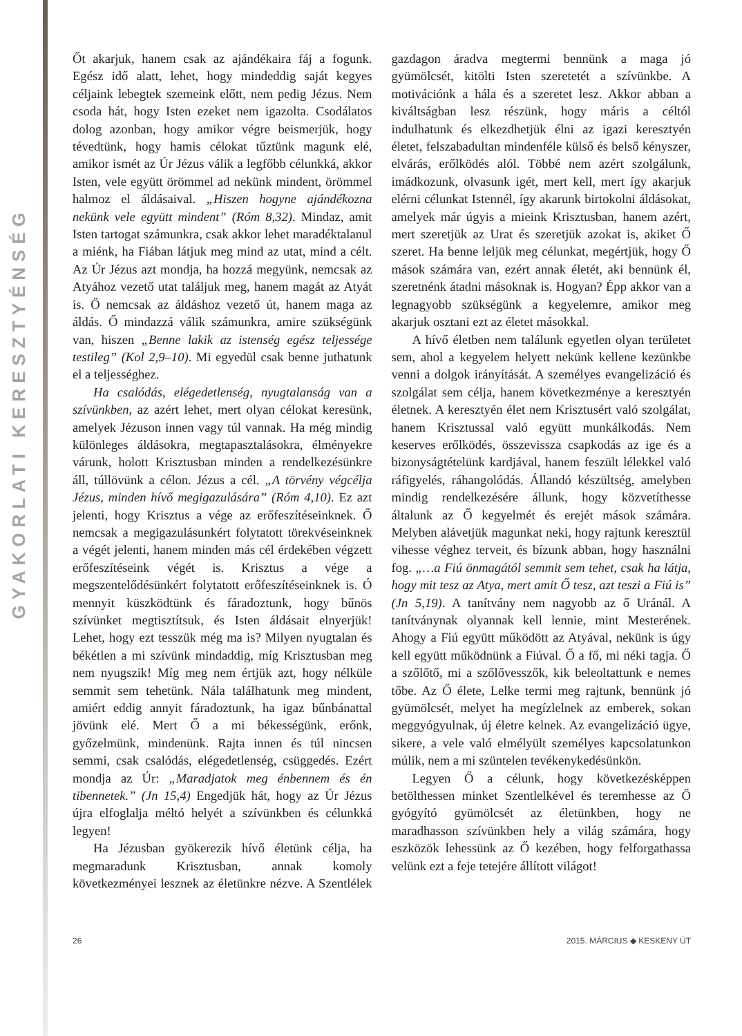GYAKORLATI KERESZTYÉNSÉG
Őt akarjuk, hanem csak az ajándékaira fáj a fogunk. Egész idő alatt, lehet, hogy mindeddig saját kegyes céljaink lebegtek szemeink előtt, nem pedig Jézus. Nem csoda hát, hogy Isten ezeket nem igazolta. Csodálatos dolog azonban, hogy amikor végre beismerjük, hogy tévedtünk, hogy hamis célokat tűztünk magunk elé, amikor ismét az Úr Jézus válik a legfőbb célunkká, akkor Isten, vele együtt örömmel ad nekünk mindent, örömmel halmoz el áldásaival. „Hiszen hogyne ajándékozna nekünk vele együtt mindent” (Róm 8,32). Mindaz, amit Isten tartogat számunkra, csak akkor lehet maradéktalanul a miénk, ha Fiában látjuk meg mind az utat, mind a célt. Az Úr Jézus azt mondja, ha hozzá megyünk, nemcsak az Atyához vezető utat találjuk meg, hanem magát az Atyát is. Ő nemcsak az áldáshoz vezető út, hanem maga az áldás. Ő mindazzá válik számunkra, amire szükségünk van, hiszen „Benne lakik az istenség egész teljessége testileg” (Kol 2,9–10). Mi egyedül csak benne juthatunk el a teljességhez.
Ha csalódás, elégedetlenség, nyugtalanság van a szívünkben, az azért lehet, mert olyan célokat keresünk, amelyek Jézuson innen vagy túl vannak. Ha még mindig különleges áldásokra, megtapasztalásokra, élményekre várunk, holott Krisztusban minden a rendelkezésünkre áll, túllövünk a célon. Jézus a cél. „A törvény végcélja Jézus, minden hívő megigazulására” (Róm 4,10). Ez azt jelenti, hogy Krisztus a vége az erőfeszítéseinknek. Ő nemcsak a megigazulásunkért folytatott törekvéseinknek a végét jelenti, hanem minden más cél érdekében végzett erőfeszítéseink végét is. Krisztus a vége a megszentelődésünkért folytatott erőfeszítéseinknek is. Ó mennyit küszködtünk és fáradoztunk, hogy bűnös szívünket megtisztítsuk, és Isten áldásait elnyerjük! Lehet, hogy ezt tesszük még ma is? Milyen nyugtalan és békétlen a mi szívünk mindaddig, míg Krisztusban meg nem nyugszik! Míg meg nem értjük azt, hogy nélküle semmit sem tehetünk. Nála találhatunk meg mindent, amiért eddig annyit fáradoztunk, ha igaz bűnbánattal jövünk elé. Mert Ő a mi békességünk, erőnk, győzelmünk, mindenünk. Rajta innen és túl nincsen semmi, csak csalódás, elégedetlenség, csüggedés. Ezért mondja az Úr: „Maradjatok meg énbennem és én tibennetek.” (Jn 15,4) Engedjük hát, hogy az Úr Jézus újra elfoglalja méltó helyét a szívünkben és célunkká legyen!
Ha Jézusban gyökerezik hívő életünk célja, ha megmaradunk Krisztusban, annak komoly következményei lesznek az életünkre nézve. A Szentlélek gazdagon áradva megtermi bennünk a maga jó gyümölcsét, kitölti Isten szeretetét a szívünkbe. A motivációnk a hála és a szeretet lesz. Akkor abban a kiváltságban lesz részünk, hogy máris a céltól indulhatunk és elkezdhetjük élni az igazi keresztyén életet, felszabadultan mindenféle külső és belső kényszer, elvárás, erőlködés alól. Többé nem azért szolgálunk, imádkozunk, olvasunk igét, mert kell, mert így akarjuk elérni célunkat Istennél, így akarunk birtokolni áldásokat, amelyek már úgyis a mieink Krisztusban, hanem azért, mert szeretjük az Urat és szeretjük azokat is, akiket Ő szeret. Ha benne leljük meg célunkat, megértjük, hogy Ő mások számára van, ezért annak életét, aki bennünk él, szeretnénk átadni másoknak is. Hogyan? Épp akkor van a legnagyobb szükségünk a kegyelemre, amikor meg akarjuk osztani ezt az életet másokkal.
A hívő életben nem találunk egyetlen olyan területet sem, ahol a kegyelem helyett nekünk kellene kezünkbe venni a dolgok irányítását. A személyes evangelizáció és szolgálat sem célja, hanem következménye a keresztyén életnek. A keresztyén élet nem Krisztusért való szolgálat, hanem Krisztussal való együtt munkálkodás. Nem keserves erőlködés, összevissza csapkodás az ige és a bizonyságtételünk kardjával, hanem feszült lélekkel való ráfigyelés, ráhangolódás. Állandó készültség, amelyben mindig rendelkezésére állunk, hogy közvetíthesse általunk az Ő kegyelmét és erejét mások számára. Melyben alávetjük magunkat neki, hogy rajtunk keresztül vihesse véghez terveit, és bízunk abban, hogy használni fog. „…a Fiú önmagától semmit sem tehet, csak ha látja, hogy mit tesz az Atya, mert amit Ő tesz, azt teszi a Fiú is” (Jn 5,19). A tanítvány nem nagyobb az ő Uránál. A tanítványnak olyannak kell lennie, mint Mesterének. Ahogy a Fiú együtt működött az Atyával, nekünk is úgy kell együtt működnünk a Fiúval. Ő a fő, mi néki tagja. Ő a szőlőtő, mi a szőlővesszők, kik beleoltattunk e nemes tőbe. Az Ő élete, Lelke termi meg rajtunk, bennünk jó gyümölcsét, melyet ha megízlelnek az emberek, sokan meggyógyulnak, új életre kelnek. Az evangelizáció ügye, sikere, a vele való elmélyült személyes kapcsolatunkon múlik, nem a mi szüntelen tevékenykedésünkön.
Legyen Ő a célunk, hogy következésképpen betölthessen minket Szentlelkével és teremhesse az Ő gyógyító gyümölcsét az életünkben, hogy ne maradhasson szívünkben hely a világ számára, hogy eszközök lehessünk az Ő kezében, hogy felforgathassa velünk ezt a feje tetejére állított világot!
26 2015. MÁRCIUS ◆ KESKENY ÚT